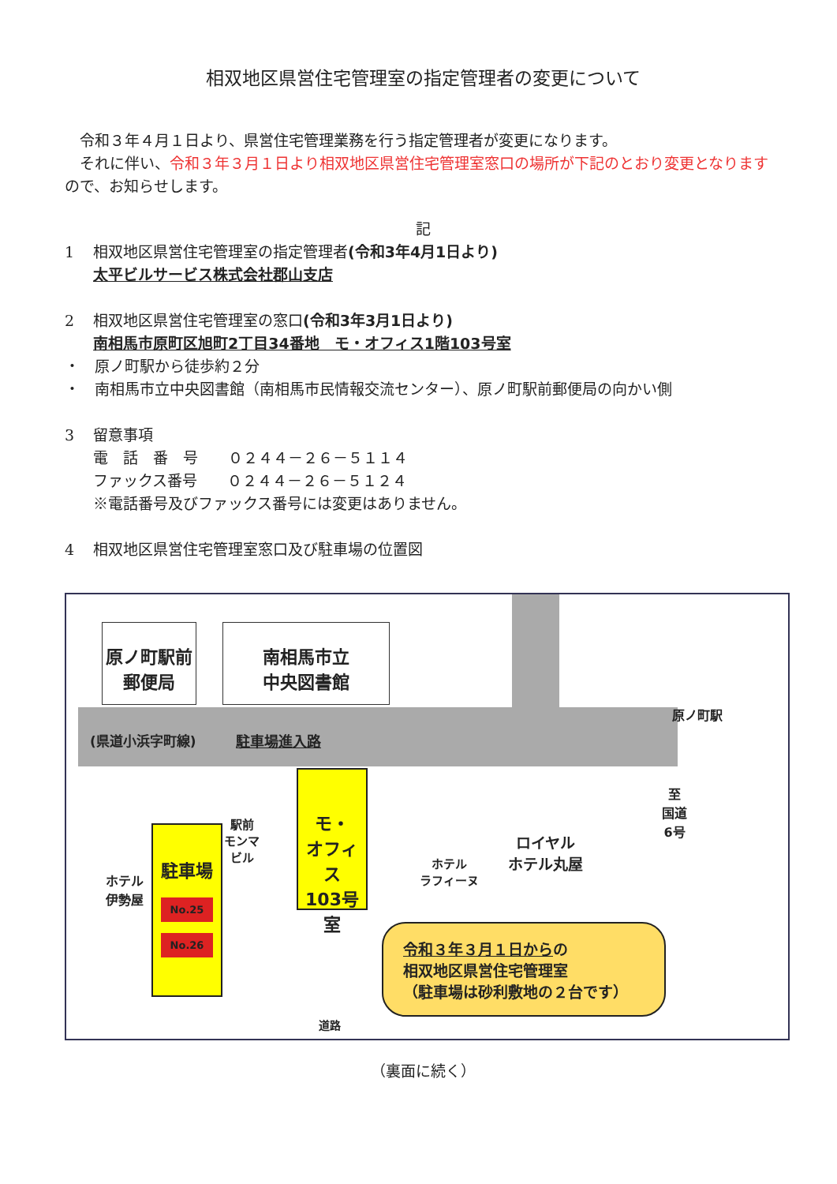相双地区県営住宅管理室の指定管理者の変更について
　令和３年４月１日より、県営住宅管理業務を行う指定管理者が変更になります。
　それに伴い、令和３年３月１日より相双地区県営住宅管理室窓口の場所が下記のとおり変更となりますので、お知らせします。
記
1 相双地区県営住宅管理室の指定管理者(令和3年4月1日より)
太平ビルサービス株式会社郡山支店
2 相双地区県営住宅管理室の窓口(令和3年3月1日より)
南相馬市原町区旭町2丁目34番地　モ・オフィス1階103号室
・　原ノ町駅から徒歩約２分
・　南相馬市立中央図書館（南相馬市民情報交流センター）、原ノ町駅前郵便局の向かい側
3 留意事項
電　話　番　号　　０２４４－２６－５１１４
ファックス番号　　０２４４－２６－５１２４
※電話番号及びファックス番号には変更はありません。
4 相双地区県営住宅管理室窓口及び駐車場の位置図
原ノ町駅前
郵便局
南相馬市立
中央図書館
(県道小浜字町線) 駐車場進入路
ホテル
伊勢屋
駐車場
No.25
No.26
駅前
モンマ
ビル
モ・
オフィス
103号室
ホテル
ラフィーヌ
ロイヤル
ホテル丸屋
至
国道
6号
原ノ町駅
令和３年３月１日からの
相双地区県営住宅管理室
（駐車場は砂利敷地の２台です）
道路
（裏面に続く）